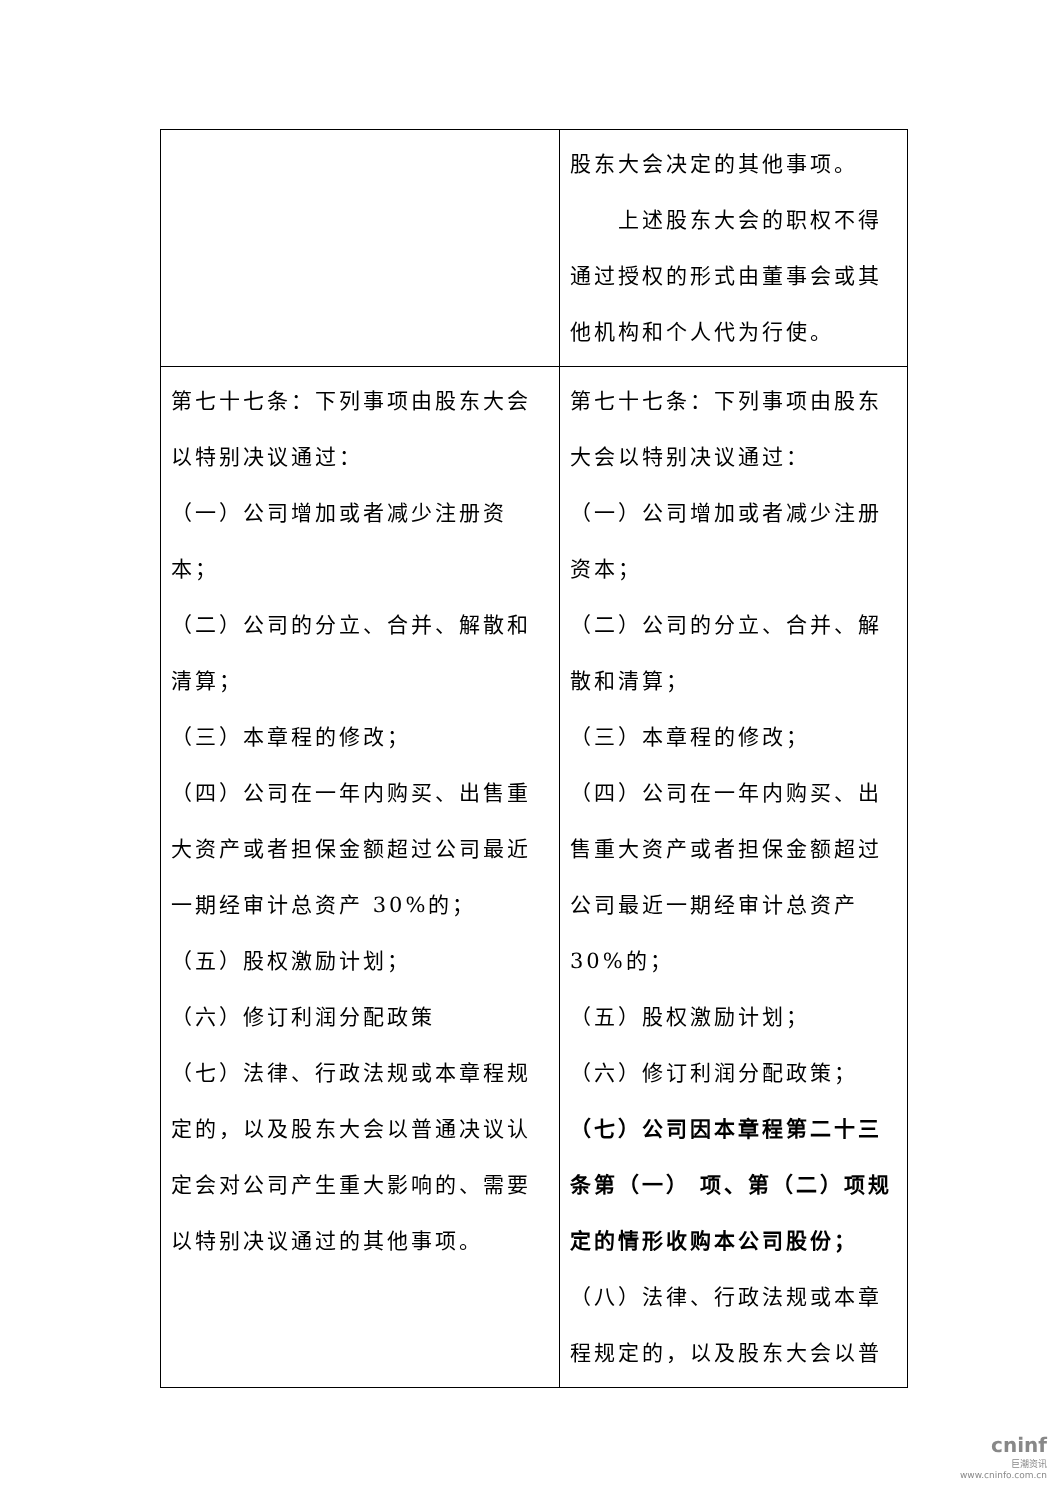| | 股东大会决定的其他事项。 上述股东大会的职权不得通过授权的形式由董事会或其他机构和个人代为行使。 |
| 第七十七条：下列事项由股东大会以特别决议通过： （一）公司增加或者减少注册资本； （二）公司的分立、合并、解散和清算； （三）本章程的修改； （四）公司在一年内购买、出售重大资产或者担保金额超过公司最近一期经审计总资产 30%的； （五）股权激励计划； （六）修订利润分配政策 （七）法律、行政法规或本章程规定的，以及股东大会以普通决议认定会对公司产生重大影响的、需要以特别决议通过的其他事项。 | 第七十七条：下列事项由股东大会以特别决议通过： （一）公司增加或者减少注册资本； （二）公司的分立、合并、解散和清算； （三）本章程的修改； （四）公司在一年内购买、出售重大资产或者担保金额超过公司最近一期经审计总资产 30%的； （五）股权激励计划； （六）修订利润分配政策； （七）公司因本章程第二十三条第（一） 项、第（二）项规定的情形收购本公司股份； （八）法律、行政法规或本章程规定的，以及股东大会以普 |
cninf
巨潮资讯
www.cninfo.com.cn